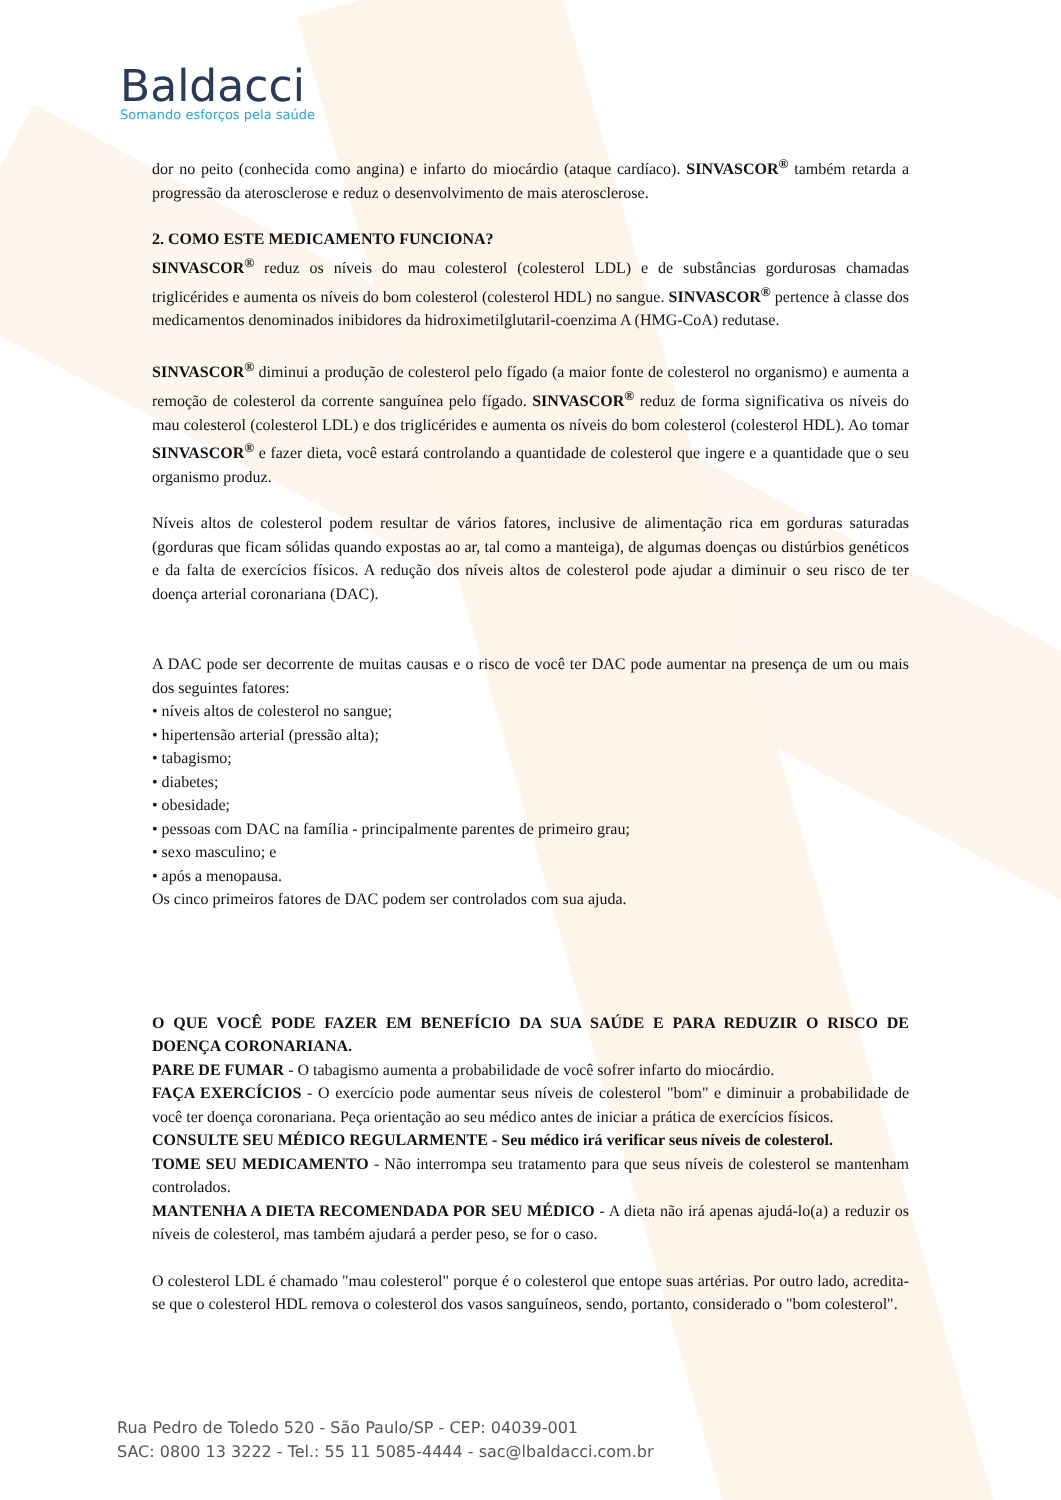Baldacci
Somando esforços pela saúde
dor no peito (conhecida como angina) e infarto do miocárdio (ataque cardíaco). SINVASCOR<sup>®</sup> também retarda a progressão da aterosclerose e reduz o desenvolvimento de mais aterosclerose.
2. COMO ESTE MEDICAMENTO FUNCIONA?
SINVASCOR<sup>®</sup> reduz os níveis do mau colesterol (colesterol LDL) e de substâncias gordurosas chamadas triglicérides e aumenta os níveis do bom colesterol (colesterol HDL) no sangue. SINVASCOR<sup>®</sup> pertence à classe dos medicamentos denominados inibidores da hidroximetilglutaril-coenzima A (HMG-CoA) redutase.
SINVASCOR<sup>®</sup> diminui a produção de colesterol pelo fígado (a maior fonte de colesterol no organismo) e aumenta a remoção de colesterol da corrente sanguínea pelo fígado. SINVASCOR<sup>®</sup> reduz de forma significativa os níveis do mau colesterol (colesterol LDL) e dos triglicérides e aumenta os níveis do bom colesterol (colesterol HDL). Ao tomar SINVASCOR<sup>®</sup> e fazer dieta, você estará controlando a quantidade de colesterol que ingere e a quantidade que o seu organismo produz.
Níveis altos de colesterol podem resultar de vários fatores, inclusive de alimentação rica em gorduras saturadas (gorduras que ficam sólidas quando expostas ao ar, tal como a manteiga), de algumas doenças ou distúrbios genéticos e da falta de exercícios físicos. A redução dos níveis altos de colesterol pode ajudar a diminuir o seu risco de ter doença arterial coronariana (DAC).
A DAC pode ser decorrente de muitas causas e o risco de você ter DAC pode aumentar na presença de um ou mais dos seguintes fatores:
• níveis altos de colesterol no sangue;
• hipertensão arterial (pressão alta);
• tabagismo;
• diabetes;
• obesidade;
• pessoas com DAC na família - principalmente parentes de primeiro grau;
• sexo masculino; e
• após a menopausa.
Os cinco primeiros fatores de DAC podem ser controlados com sua ajuda.
O QUE VOCÊ PODE FAZER EM BENEFÍCIO DA SUA SAÚDE E PARA REDUZIR O RISCO DE DOENÇA CORONARIANA.
PARE DE FUMAR - O tabagismo aumenta a probabilidade de você sofrer infarto do miocárdio.
FAÇA EXERCÍCIOS - O exercício pode aumentar seus níveis de colesterol "bom" e diminuir a probabilidade de você ter doença coronariana. Peça orientação ao seu médico antes de iniciar a prática de exercícios físicos.
CONSULTE SEU MÉDICO REGULARMENTE - Seu médico irá verificar seus níveis de colesterol.
TOME SEU MEDICAMENTO - Não interrompa seu tratamento para que seus níveis de colesterol se mantenham controlados.
MANTENHA A DIETA RECOMENDADA POR SEU MÉDICO - A dieta não irá apenas ajudá-lo(a) a reduzir os níveis de colesterol, mas também ajudará a perder peso, se for o caso.
O colesterol LDL é chamado "mau colesterol" porque é o colesterol que entope suas artérias. Por outro lado, acredita-se que o colesterol HDL remova o colesterol dos vasos sanguíneos, sendo, portanto, considerado o "bom colesterol".
Rua Pedro de Toledo 520 - São Paulo/SP - CEP: 04039-001
SAC: 0800 13 3222 - Tel.: 55 11 5085-4444 - sac@lbaldacci.com.br